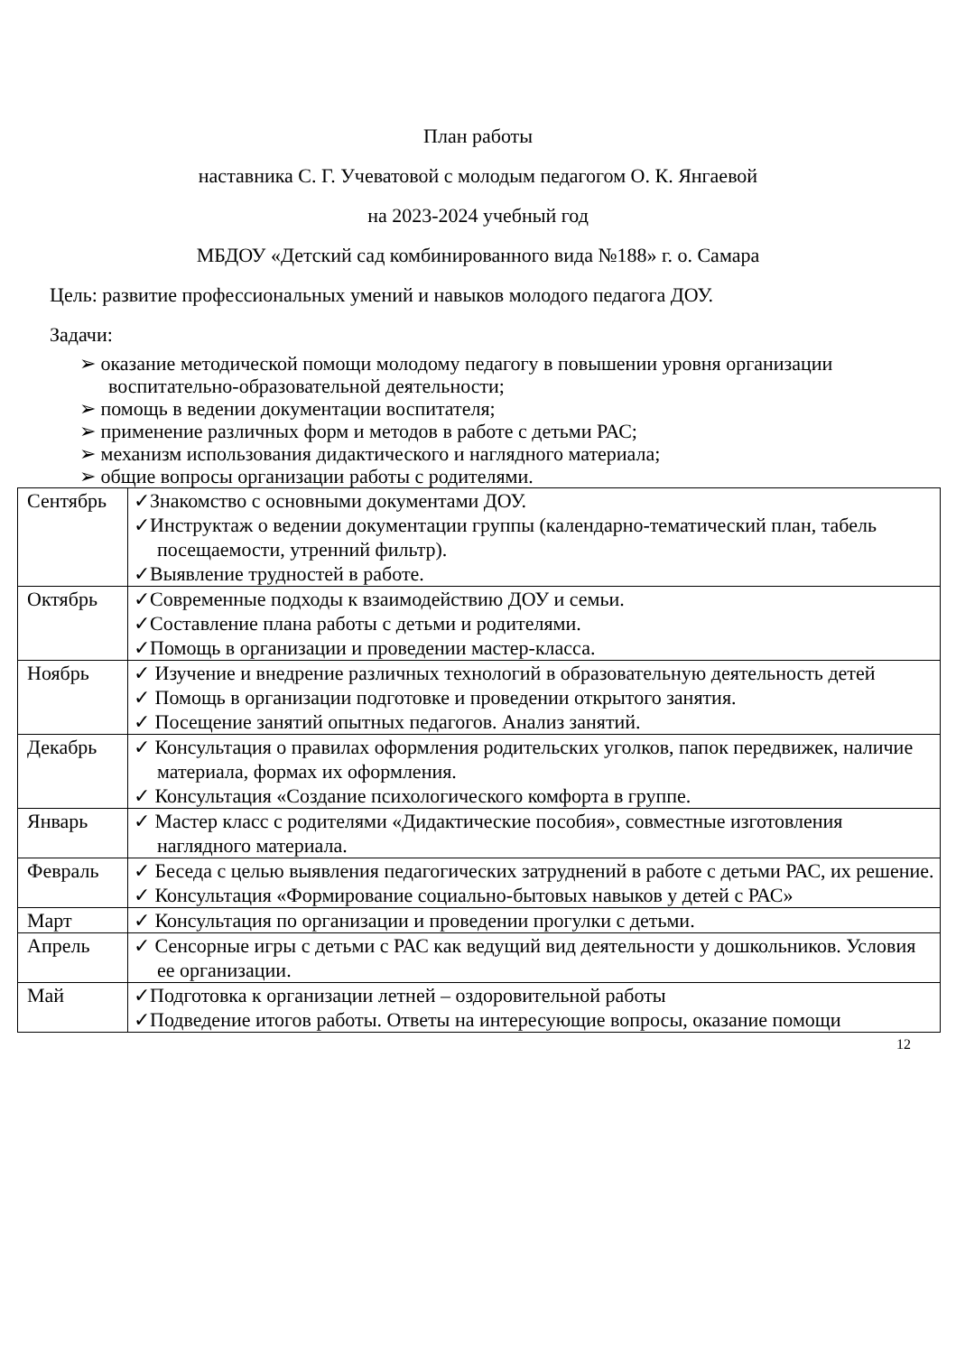План работы
наставника С. Г. Учеватовой с молодым педагогом О. К. Янгаевой
на 2023-2024 учебный год
МБДОУ «Детский сад комбинированного вида №188» г. о. Самара
Цель: развитие профессиональных умений и навыков молодого педагога ДОУ.
Задачи:
➢ оказание методической помощи молодому педагогу в повышении уровня организации воспитательно-образовательной деятельности;
➢ помощь в ведении документации воспитателя;
➢ применение различных форм и методов в работе с детьми РАС;
➢ механизм использования дидактического и наглядного материала;
➢ общие вопросы организации работы с родителями.
| Сентябрь | ✓Знакомство с основными документами ДОУ. ✓Инструктаж о ведении документации группы (календарно-тематический план, табель посещаемости, утренний фильтр). ✓Выявление трудностей в работе. |
| Октябрь | ✓Современные подходы к взаимодействию ДОУ и семьи. ✓Составление плана работы с детьми и родителями. ✓Помощь в организации и проведении мастер-класса. |
| Ноябрь | ✓ Изучение и внедрение различных технологий в образовательную деятельность детей ✓ Помощь в организации подготовке и проведении открытого занятия. ✓ Посещение занятий опытных педагогов. Анализ занятий. |
| Декабрь | ✓ Консультация о правилах оформления родительских уголков, папок передвижек, наличие материала, формах их оформления. ✓ Консультация «Создание психологического комфорта в группе. |
| Январь | ✓ Мастер класс с родителями «Дидактические пособия», совместные изготовления наглядного материала. |
| Февраль | ✓ Беседа с целью выявления педагогических затруднений в работе с детьми РАС, их решение. ✓ Консультация «Формирование социально-бытовых навыков у детей с РАС» |
| Март | ✓ Консультация по организации и проведении прогулки с детьми. |
| Апрель | ✓ Сенсорные игры с детьми с РАС как ведущий вид деятельности у дошкольников. Условия ее организации. |
| Май | ✓Подготовка к организации летней – оздоровительной работы ✓Подведение итогов работы. Ответы на интересующие вопросы, оказание помощи |
12